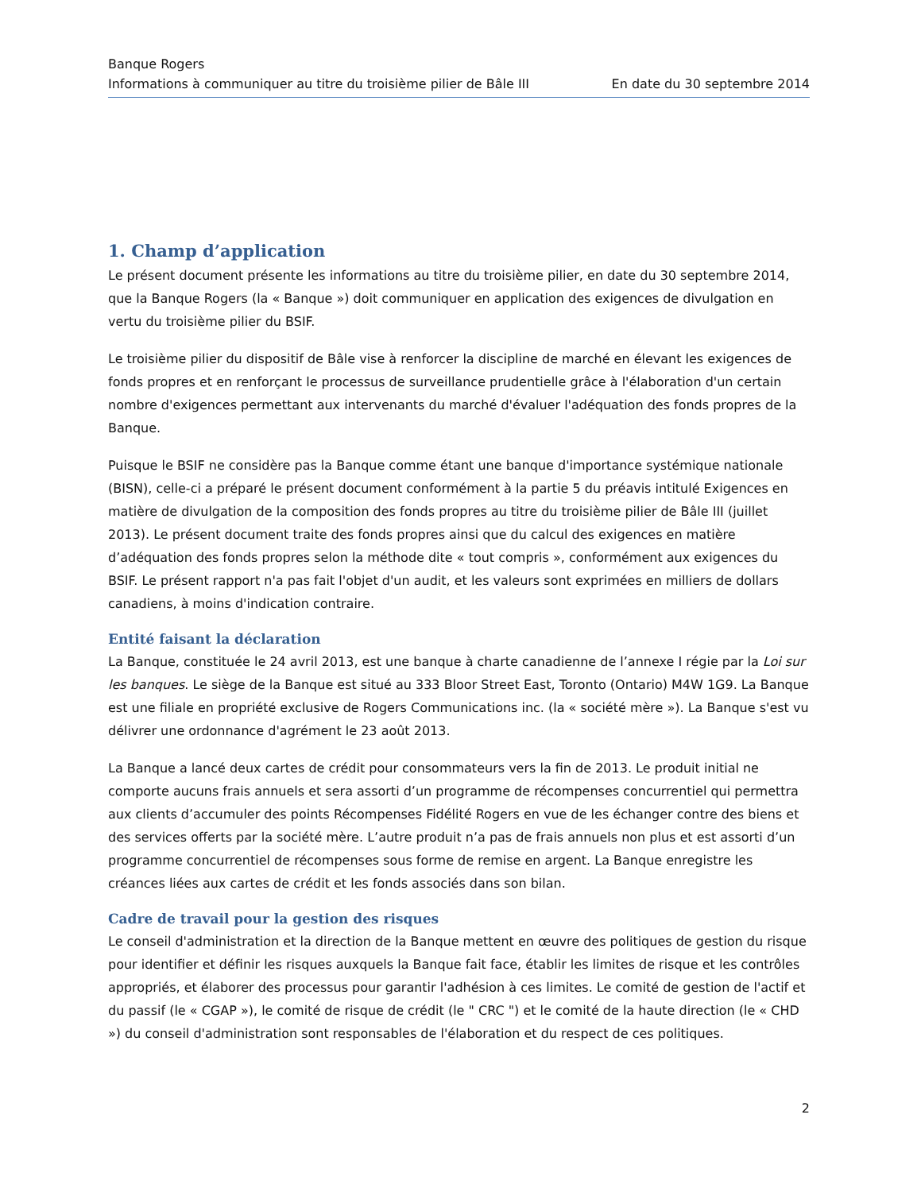Banque Rogers
Informations à communiquer au titre du troisième pilier de Bâle III En date du 30 septembre 2014
1. Champ d’application
Le présent document présente les informations au titre du troisième pilier, en date du 30 septembre 2014, que la Banque Rogers (la « Banque ») doit communiquer en application des exigences de divulgation en vertu du troisième pilier du BSIF.
Le troisième pilier du dispositif de Bâle vise à renforcer la discipline de marché en élevant les exigences de fonds propres et en renforçant le processus de surveillance prudentielle grâce à l'élaboration d'un certain nombre d'exigences permettant aux intervenants du marché d'évaluer l'adéquation des fonds propres de la Banque.
Puisque le BSIF ne considère pas la Banque comme étant une banque d'importance systémique nationale (BISN), celle-ci a préparé le présent document conformément à la partie 5 du préavis intitulé Exigences en matière de divulgation de la composition des fonds propres au titre du troisième pilier de Bâle III (juillet 2013). Le présent document traite des fonds propres ainsi que du calcul des exigences en matière d’adéquation des fonds propres selon la méthode dite « tout compris », conformément aux exigences du BSIF. Le présent rapport n'a pas fait l'objet d'un audit, et les valeurs sont exprimées en milliers de dollars canadiens, à moins d'indication contraire.
Entité faisant la déclaration
La Banque, constituée le 24 avril 2013, est une banque à charte canadienne de l’annexe I régie par la Loi sur les banques. Le siège de la Banque est situé au 333 Bloor Street East, Toronto (Ontario) M4W 1G9. La Banque est une filiale en propriété exclusive de Rogers Communications inc. (la « société mère »). La Banque s'est vu délivrer une ordonnance d'agrément le 23 août 2013.
La Banque a lancé deux cartes de crédit pour consommateurs vers la fin de 2013. Le produit initial ne comporte aucuns frais annuels et sera assorti d’un programme de récompenses concurrentiel qui permettra aux clients d’accumuler des points Récompenses Fidélité Rogers en vue de les échanger contre des biens et des services offerts par la société mère. L’autre produit n’a pas de frais annuels non plus et est assorti d’un programme concurrentiel de récompenses sous forme de remise en argent. La Banque enregistre les créances liées aux cartes de crédit et les fonds associés dans son bilan.
Cadre de travail pour la gestion des risques
Le conseil d'administration et la direction de la Banque mettent en œuvre des politiques de gestion du risque pour identifier et définir les risques auxquels la Banque fait face, établir les limites de risque et les contrôles appropriés, et élaborer des processus pour garantir l'adhésion à ces limites. Le comité de gestion de l'actif et du passif (le « CGAP »), le comité de risque de crédit (le " CRC ") et le comité de la haute direction (le « CHD ») du conseil d'administration sont responsables de l'élaboration et du respect de ces politiques.
2